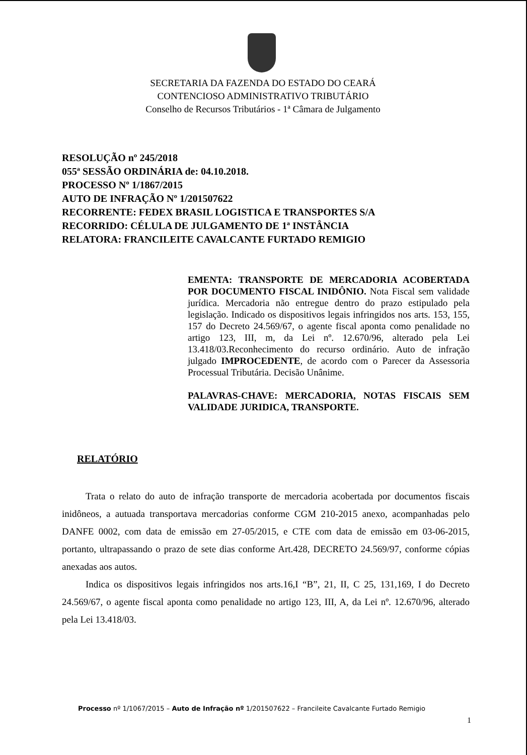SECRETARIA DA FAZENDA DO ESTADO DO CEARÁ
CONTENCIOSO ADMINISTRATIVO TRIBUTÁRIO
Conselho de Recursos Tributários - 1ª Câmara de Julgamento
RESOLUÇÃO nº 245/2018
055ª SESSÃO ORDINÁRIA de: 04.10.2018.
PROCESSO Nº 1/1867/2015
AUTO DE INFRAÇÃO Nº 1/201507622
RECORRENTE: FEDEX BRASIL LOGISTICA E TRANSPORTES S/A
RECORRIDO: CÉLULA DE JULGAMENTO DE 1ª INSTÂNCIA
RELATORA: FRANCILEITE CAVALCANTE FURTADO REMIGIO
EMENTA: TRANSPORTE DE MERCADORIA ACOBERTADA POR DOCUMENTO FISCAL INIDÔNIO. Nota Fiscal sem validade jurídica. Mercadoria não entregue dentro do prazo estipulado pela legislação. Indicado os dispositivos legais infringidos nos arts. 153, 155, 157 do Decreto 24.569/67, o agente fiscal aponta como penalidade no artigo 123, III, m, da Lei nº. 12.670/96, alterado pela Lei 13.418/03.Reconhecimento do recurso ordinário. Auto de infração julgado IMPROCEDENTE, de acordo com o Parecer da Assessoria Processual Tributária. Decisão Unânime.
PALAVRAS-CHAVE: MERCADORIA, NOTAS FISCAIS SEM VALIDADE JURIDICA, TRANSPORTE.
RELATÓRIO
Trata o relato do auto de infração transporte de mercadoria acobertada por documentos fiscais inidôneos, a autuada transportava mercadorias conforme CGM 210-2015 anexo, acompanhadas pelo DANFE 0002, com data de emissão em 27-05/2015, e CTE com data de emissão em 03-06-2015, portanto, ultrapassando o prazo de sete dias conforme Art.428, DECRETO 24.569/97, conforme cópias anexadas aos autos.
Indica os dispositivos legais infringidos nos arts.16,I “B”, 21, II, C 25, 131,169, I do Decreto 24.569/67, o agente fiscal aponta como penalidade no artigo 123, III, A, da Lei nº. 12.670/96, alterado pela Lei 13.418/03.
Processo nº 1/1067/2015 – Auto de Infração nº 1/201507622 – Francileite Cavalcante Furtado Remigio
1